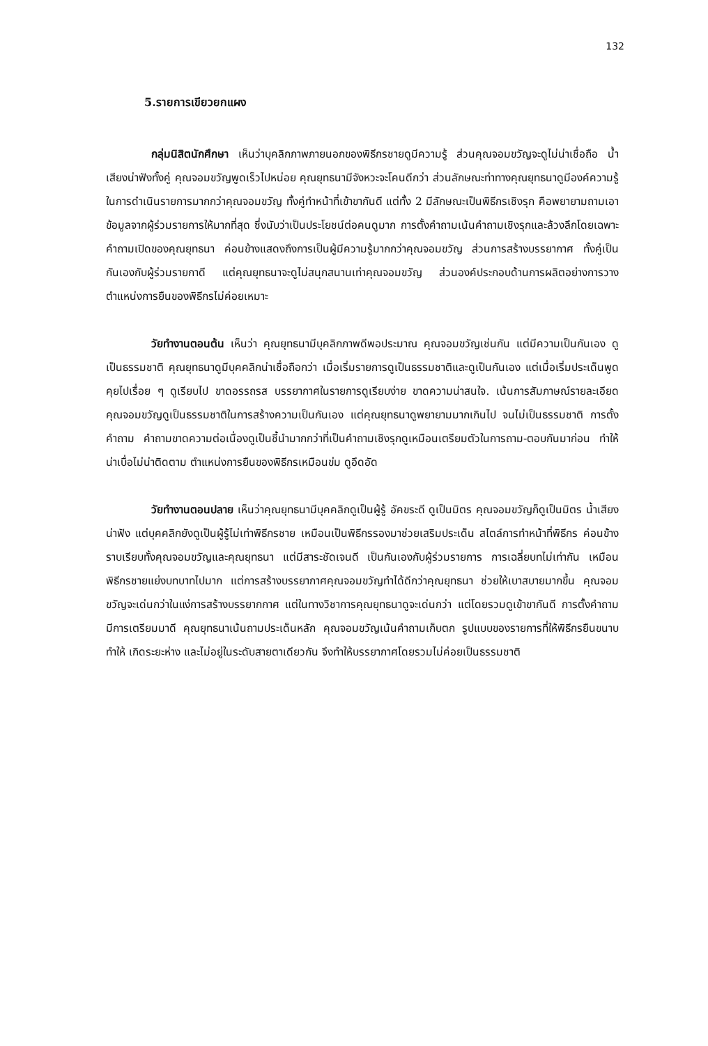132
5.รายการเขียวยกแผง
กลุ่มนิสิตนักศึกษา เห็นว่าบุคลิกภาพภายนอกของพิธีกรชายดูมีความรู้ ส่วนคุณจอมขวัญจะดูไม่น่าเชื่อถือ น้ำเสียงน่าฟังทั้งคู่ คุณจอมขวัญพูดเร็วไปหน่อย คุณยุทธนามีจังหวะจะโคนดีกว่า ส่วนลักษณะท่าทางคุณยุทธนาดูมีองค์ความรู้ในการดำเนินรายการมากกว่าคุณจอมขวัญ ทั้งคู่ทำหน้าที่เข้าขากันดี แต่ทั้ง 2 มีลักษณะเป็นพิธีกรเชิงรุก คือพยายามถามเอาข้อมูลจากผู้ร่วมรายการให้มากที่สุด ซึ่งนับว่าเป็นประโยชน์ต่อคนดูมาก การตั้งคำถามเน้นคำถามเชิงรุกและล้วงลึกโดยเฉพาะคำถามเปิดของคุณยุทธนา ค่อนข้างแสดงถึงการเป็นผู้มีความรู้มากกว่าคุณจอมขวัญ ส่วนการสร้างบรรยากาศ ทั้งคู่เป็นกันเองกับผู้ร่วมรายกาดี แต่คุณยุทธนาจะดูไม่สนุกสนานเท่าคุณจอมขวัญ ส่วนองค์ประกอบด้านการผลิตอย่างการวางตำแหน่งการยืนของพิธีกรไม่ค่อยเหมาะ
วัยทำงานตอนต้น เห็นว่า คุณยุทธนามีบุคลิกภาพดีพอประมาณ คุณจอมขวัญเช่นกัน แต่มีความเป็นกันเอง ดูเป็นธรรมชาติ คุณยุทธนาดูมีบุคคลิกน่าเชื่อถือกว่า เมื่อเริ่มรายการดูเป็นธรรมชาติและดูเป็นกันเอง แต่เมื่อเริ่มประเด็นพูดคุยไปเรื่อย ๆ ดูเรียบไป ขาดอรรถรส บรรยากาศในรายการดูเรียบง่าย ขาดความน่าสนใจ. เน้นการสัมภาษณ์รายละเอียด คุณจอมขวัญดูเป็นธรรมชาติในการสร้างความเป็นกันเอง แต่คุณยุทธนาดูพยายามมากเกินไป จนไม่เป็นธรรมชาติ การตั้งคำถาม คำถามขาดความต่อเนื่องดูเป็นชี้นำมากกว่าที่เป็นคำถามเชิงรุกดูเหมือนเตรียมตัวในการถาม-ตอบกันมาก่อน ทำให้น่าเบื่อไม่น่าติดตาม ตำแหน่งการยืนของพิธีกรเหมือนข่ม ดูอึดอัด
วัยทำงานตอนปลาย เห็นว่าคุณยุทธนามีบุคคลิกดูเป็นผู้รู้ อัคขระดี ดูเป็นมิตร คุณจอมขวัญก็ดูเป็นมิตร น้ำเสียงน่าฟัง แต่บุคคลิกยังดูเป็นผู้รู้ไม่เท่าพิธีกรชาย เหมือนเป็นพิธีกรรองมาช่วยเสริมประเด็น สไตล์การทำหน้าที่พิธีกร ค่อนข้างราบเรียบทั้งคุณจอมขวัญและคุณยุทธนา แต่มีสาระชัดเจนดี เป็นกันเองกับผู้ร่วมรายการ การเฉลี่ยบทไม่เท่ากัน เหมือนพิธีกรชายแย่งบทบาทไปมาก แต่การสร้างบรรยากาศคุณจอมขวัญทำได้ดีกว่าคุณยุทธนา ช่วยให้เบาสบายมากขึ้น คุณจอมขวัญจะเด่นกว่าในแง่การสร้างบรรยากกาศ แต่ในทางวิชาการคุณยุทธนาดูจะเด่นกว่า แต่โดยรวมดูเข้าขากันดี การตั้งคำถาม มีการเตรียมมาดี คุณยุทธนาเน้นถามประเด็นหลัก คุณจอมขวัญเน้นคำถามเก็บตก รูปแบบของรายการที่ให้พิธีกรยืนขนาบทำให้ เกิดระยะห่าง และไม่อยู่ในระดับสายตาเดียวกัน จึงทำให้บรรยากาศโดยรวมไม่ค่อยเป็นธรรมชาติ